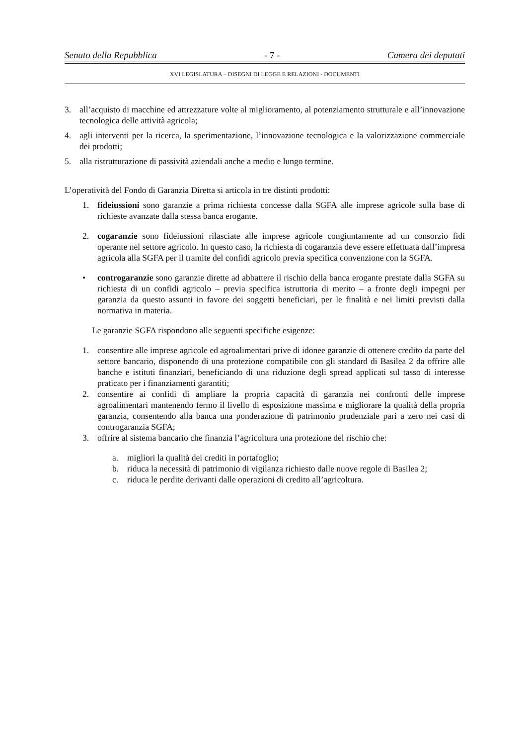Senato della Repubblica - 7 - Camera dei deputati
XVI LEGISLATURA – DISEGNI DI LEGGE E RELAZIONI - DOCUMENTI
3. all’acquisto di macchine ed attrezzature volte al miglioramento, al potenziamento strutturale e all’innovazione tecnologica delle attività agricola;
4. agli interventi per la ricerca, la sperimentazione, l’innovazione tecnologica e la valorizzazione commerciale dei prodotti;
5. alla ristrutturazione di passività aziendali anche a medio e lungo termine.
L’operatività del Fondo di Garanzia Diretta si articola in tre distinti prodotti:
1. fideiussioni sono garanzie a prima richiesta concesse dalla SGFA alle imprese agricole sulla base di richieste avanzate dalla stessa banca erogante.
2. cogaranzie sono fideiussioni rilasciate alle imprese agricole congiuntamente ad un consorzio fidi operante nel settore agricolo. In questo caso, la richiesta di cogaranzia deve essere effettuata dall’impresa agricola alla SGFA per il tramite del confidi agricolo previa specifica convenzione con la SGFA.
• controgaranzie sono garanzie dirette ad abbattere il rischio della banca erogante prestate dalla SGFA su richiesta di un confidi agricolo – previa specifica istruttoria di merito – a fronte degli impegni per garanzia da questo assunti in favore dei soggetti beneficiari, per le finalità e nei limiti previsti dalla normativa in materia.
Le garanzie SGFA rispondono alle seguenti specifiche esigenze:
1. consentire alle imprese agricole ed agroalimentari prive di idonee garanzie di ottenere credito da parte del settore bancario, disponendo di una protezione compatibile con gli standard di Basilea 2 da offrire alle banche e istituti finanziari, beneficiando di una riduzione degli spread applicati sul tasso di interesse praticato per i finanziamenti garantiti;
2. consentire ai confidi di ampliare la propria capacità di garanzia nei confronti delle imprese agroalimentari mantenendo fermo il livello di esposizione massima e migliorare la qualità della propria garanzia, consentendo alla banca una ponderazione di patrimonio prudenziale pari a zero nei casi di controgaranzia SGFA;
3. offrire al sistema bancario che finanzia l’agricoltura una protezione del rischio che:
a. migliori la qualità dei crediti in portafoglio;
b. riduca la necessità di patrimonio di vigilanza richiesto dalle nuove regole di Basilea 2;
c. riduca le perdite derivanti dalle operazioni di credito all’agricoltura.